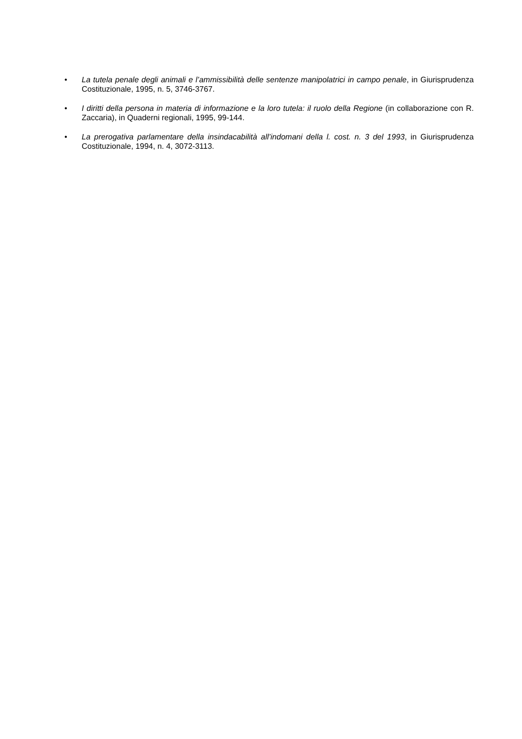• La tutela penale degli animali e l’ammissibilità delle sentenze manipolatrici in campo penale, in Giurisprudenza Costituzionale, 1995, n. 5, 3746-3767.
• I diritti della persona in materia di informazione e la loro tutela: il ruolo della Regione (in collaborazione con R. Zaccaria), in Quaderni regionali, 1995, 99-144.
• La prerogativa parlamentare della insindacabilità all’indomani della l. cost. n. 3 del 1993, in Giurisprudenza Costituzionale, 1994, n. 4, 3072-3113.